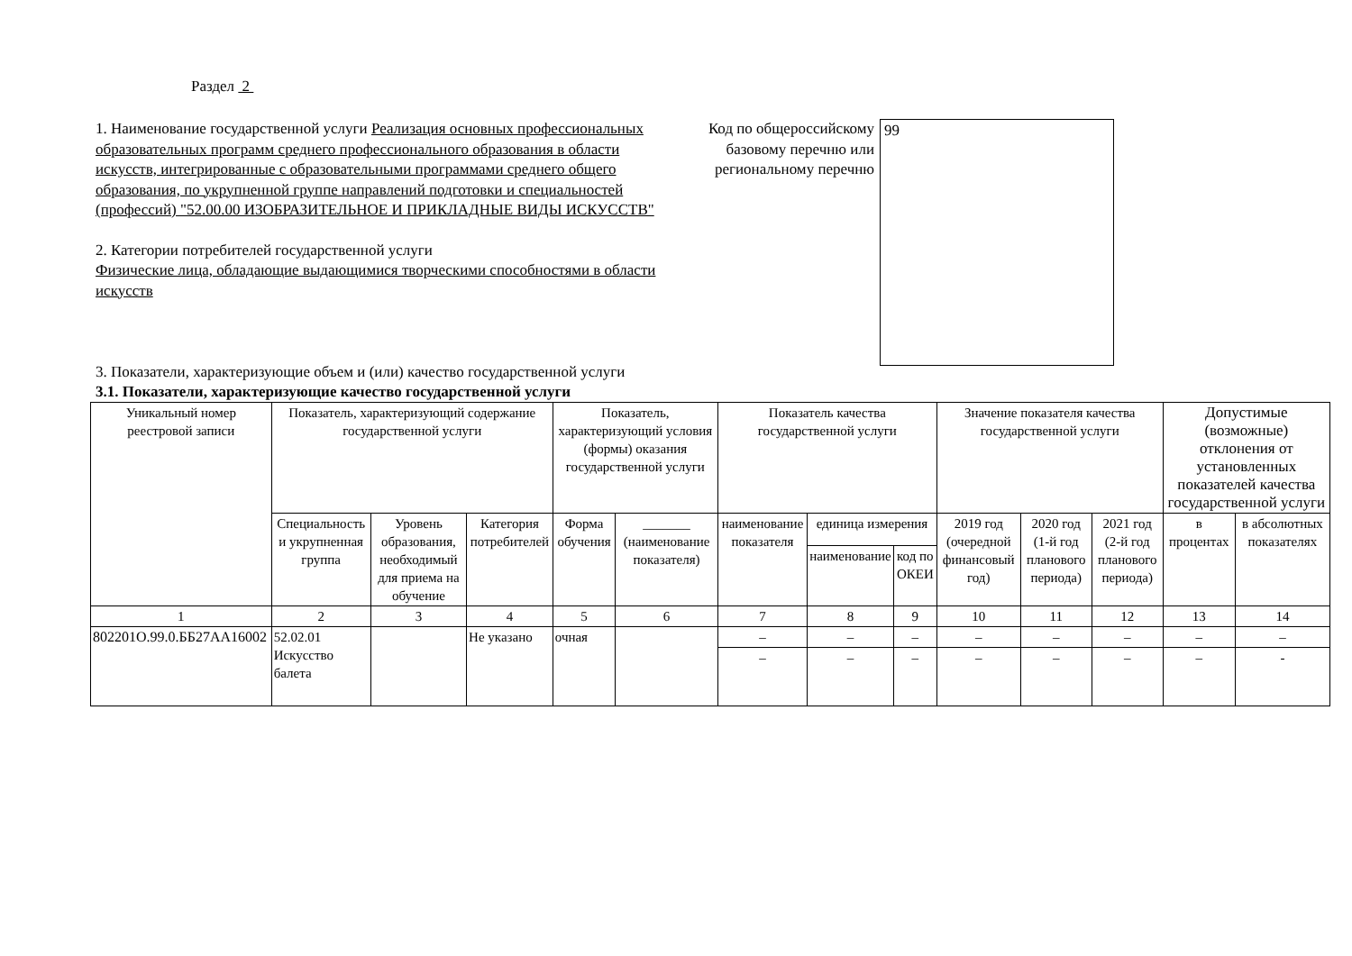Раздел 2
1. Наименование государственной услуги Реализация основных профессиональных образовательных программ среднего профессионального образования в области искусств, интегрированные с образовательными программами среднего общего образования, по укрупненной группе направлений подготовки и специальностей (профессий) "52.00.00 ИЗОБРАЗИТЕЛЬНОЕ И ПРИКЛАДНЫЕ ВИДЫ ИСКУССТВ"
2. Категории потребителей государственной услуги
Физические лица, обладающие выдающимися творческими способностями в области искусств
Код по общероссийскому базовому перечню или региональному перечню
99
3. Показатели, характеризующие объем и (или) качество государственной услуги
3.1. Показатели, характеризующие качество государственной услуги
| Уникальный номер реестровой записи | Показатель, характеризующий содержание государственной услуги | | | Показатель, характеризующий условия (формы) оказания государственной услуги | | Показатель качества государственной услуги | | | Значение показателя качества государственной услуги | | | Допустимые (возможные) отклонения от установленных показателей качества государственной услуги | |
| --- | --- | --- | --- | --- | --- | --- | --- | --- | --- | --- | --- | --- | --- |
| | Специальность и укрупненная группа | Уровень образования, необходимый для приема на обучение | Категория потребителей | Форма обучения | _______ (наименование показателя) | наименование показателя | единица измерения | | 2019 год (очередной финансовый год) | 2020 год (1-й год планового периода) | 2021 год (2-й год планового периода) | в процентах | в абсолютных показателях |
| | | | | | | | наименование | код по ОКЕИ | | | | | |
| 1 | 2 | 3 | 4 | 5 | 6 | 7 | 8 | 9 | 10 | 11 | 12 | 13 | 14 |
| 802201О.99.0.ББ27АА16002 | 52.02.01 Искусство балета | | Не указано | очная | | – | – | – | – | – | – | – | – |
| | | | | | | – | – | – | – | – | – | – | - |